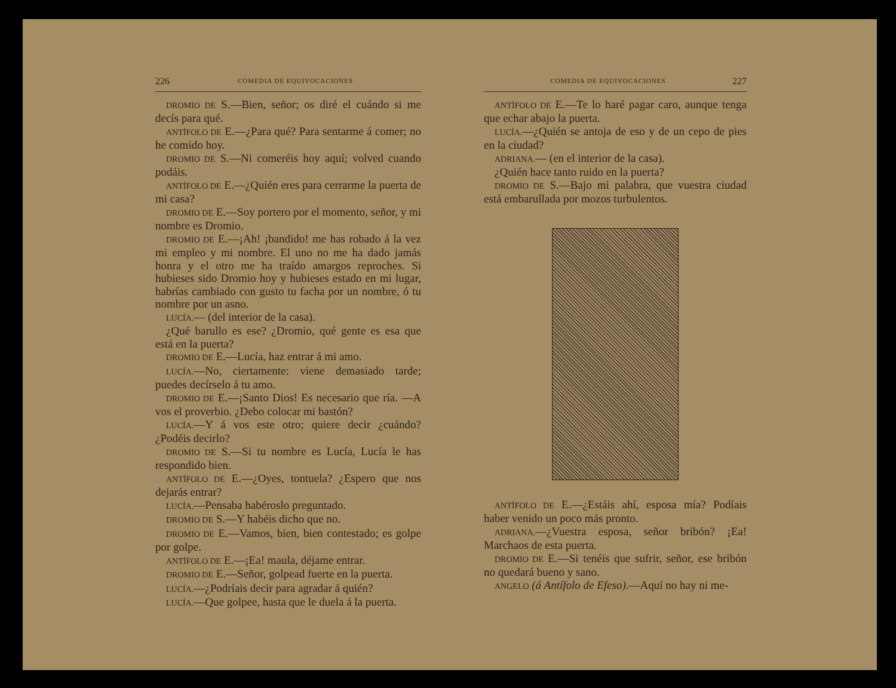226 COMEDIA DE EQUIVOCACIONES
DROMIO DE S.—Bien, señor; os diré el cuándo si me decís para qué.
ANTÍFOLO DE E.—¿Para qué? Para sentarme á comer; no he comido hoy.
DROMIO DE S.—Ni comeréis hoy aquí; volved cuando podáis.
ANTÍFOLO DE E.—¿Quién eres para cerrarme la puerta de mi casa?
DROMIO DE E.—Soy portero por el momento, señor, y mi nombre es Dromio.
DROMIO DE E.—¡Ah! ¡bandido! me has robado á la vez mi empleo y mi nombre. El uno no me ha dado jamás honra y el otro me ha traído amargos reproches. Si hubieses sido Dromio hoy y hubieses estado en mi lugar, habrías cambiado con gusto tu facha por un nombre, ó tu nombre por un asno.
LUCÍA.— (del interior de la casa).
¿Qué barullo es ese? ¿Dromio, qué gente es esa que está en la puerta?
DROMIO DE E.—Lucía, haz entrar á mi amo.
LUCÍA.—No, ciertamente: viene demasiado tarde; puedes decírselo á tu amo.
DROMIO DE E.—¡Santo Dios! Es necesario que ría. —A vos el proverbio. ¿Debo colocar mi bastón?
LUCÍA.—Y á vos este otro; quiere decir ¿cuándo? ¿Podéis decirlo?
DROMIO DE S.—Si tu nombre es Lucía, Lucía le has respondido bien.
ANTÍFOLO DE E.—¿Oyes, tontuela? ¿Espero que nos dejarás entrar?
LUCÍA.—Pensaba habéroslo preguntado.
DROMIO DE S.—Y habéis dicho que no.
DROMIO DE E.—Vamos, bien, bien contestado; es golpe por golpe.
ANTÍFOLO DE E.—¡Ea! maula, déjame entrar.
DROMIO DE E.—Señor, golpead fuerte en la puerta.
LUCÍA.—¿Podríais decir para agradar á quién?
LUCÍA.—Que golpee, hasta que le duela á la puerta.
COMEDIA DE EQUIVOCACIONES 227
ANTÍFOLO DE E.—Te lo haré pagar caro, aunque tenga que echar abajo la puerta.
LUCÍA.—¿Quién se antoja de eso y de un cepo de pies en la ciudad?
ADRIANA.— (en el interior de la casa).
¿Quién hace tanto ruido en la puerta?
DROMIO DE S.—Bajo mi palabra, que vuestra ciudad está embarullada por mozos turbulentos.
ANTÍFOLO DE E.—¿Estáis ahí, esposa mía? Podíais haber venido un poco más pronto.
ADRIANA.—¿Vuestra esposa, señor bribón? ¡Ea! Marchaos de esta puerta.
DROMIO DE E.—Si tenéis que sufrir, señor, ese bribón no quedará bueno y sano.
ANGELO (á Antífolo de Efeso).—Aquí no hay ni me-